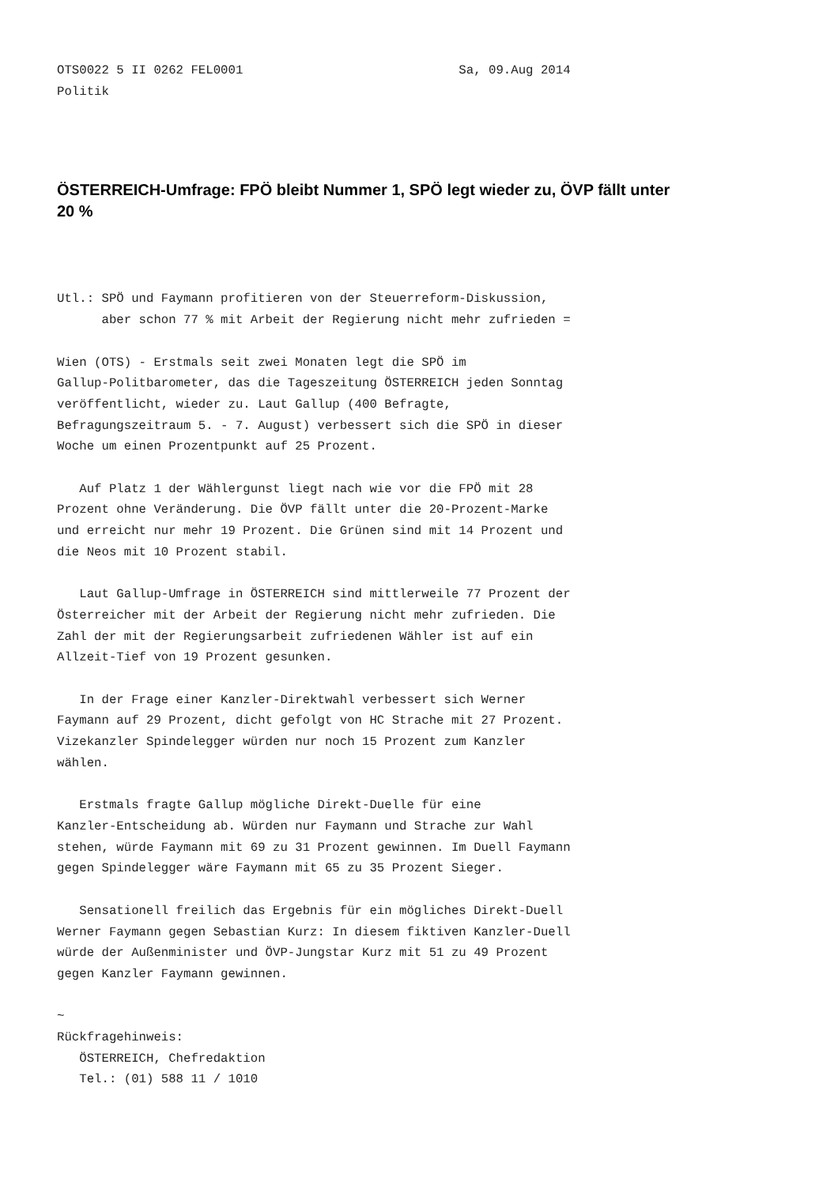OTS0022 5 II 0262 FEL0001                             Sa, 09.Aug 2014
Politik
ÖSTERREICH-Umfrage: FPÖ bleibt Nummer 1, SPÖ legt wieder zu, ÖVP fällt unter 20 %
Utl.: SPÖ und Faymann profitieren von der Steuerreform-Diskussion,
      aber schon 77 % mit Arbeit der Regierung nicht mehr zufrieden =

Wien (OTS) - Erstmals seit zwei Monaten legt die SPÖ im
Gallup-Politbarometer, das die Tageszeitung ÖSTERREICH jeden Sonntag
veröffentlicht, wieder zu. Laut Gallup (400 Befragte,
Befragungszeitraum 5. - 7. August) verbessert sich die SPÖ in dieser
Woche um einen Prozentpunkt auf 25 Prozent.

   Auf Platz 1 der Wählergunst liegt nach wie vor die FPÖ mit 28
Prozent ohne Veränderung. Die ÖVP fällt unter die 20-Prozent-Marke
und erreicht nur mehr 19 Prozent. Die Grünen sind mit 14 Prozent und
die Neos mit 10 Prozent stabil.

   Laut Gallup-Umfrage in ÖSTERREICH sind mittlerweile 77 Prozent der
Österreicher mit der Arbeit der Regierung nicht mehr zufrieden. Die
Zahl der mit der Regierungsarbeit zufriedenen Wähler ist auf ein
Allzeit-Tief von 19 Prozent gesunken.

   In der Frage einer Kanzler-Direktwahl verbessert sich Werner
Faymann auf 29 Prozent, dicht gefolgt von HC Strache mit 27 Prozent.
Vizekanzler Spindelegger würden nur noch 15 Prozent zum Kanzler
wählen.

   Erstmals fragte Gallup mögliche Direkt-Duelle für eine
Kanzler-Entscheidung ab. Würden nur Faymann und Strache zur Wahl
stehen, würde Faymann mit 69 zu 31 Prozent gewinnen. Im Duell Faymann
gegen Spindelegger wäre Faymann mit 65 zu 35 Prozent Sieger.

   Sensationell freilich das Ergebnis für ein mögliches Direkt-Duell
Werner Faymann gegen Sebastian Kurz: In diesem fiktiven Kanzler-Duell
würde der Außenminister und ÖVP-Jungstar Kurz mit 51 zu 49 Prozent
gegen Kanzler Faymann gewinnen.

~
Rückfragehinweis:
   ÖSTERREICH, Chefredaktion
   Tel.: (01) 588 11 / 1010